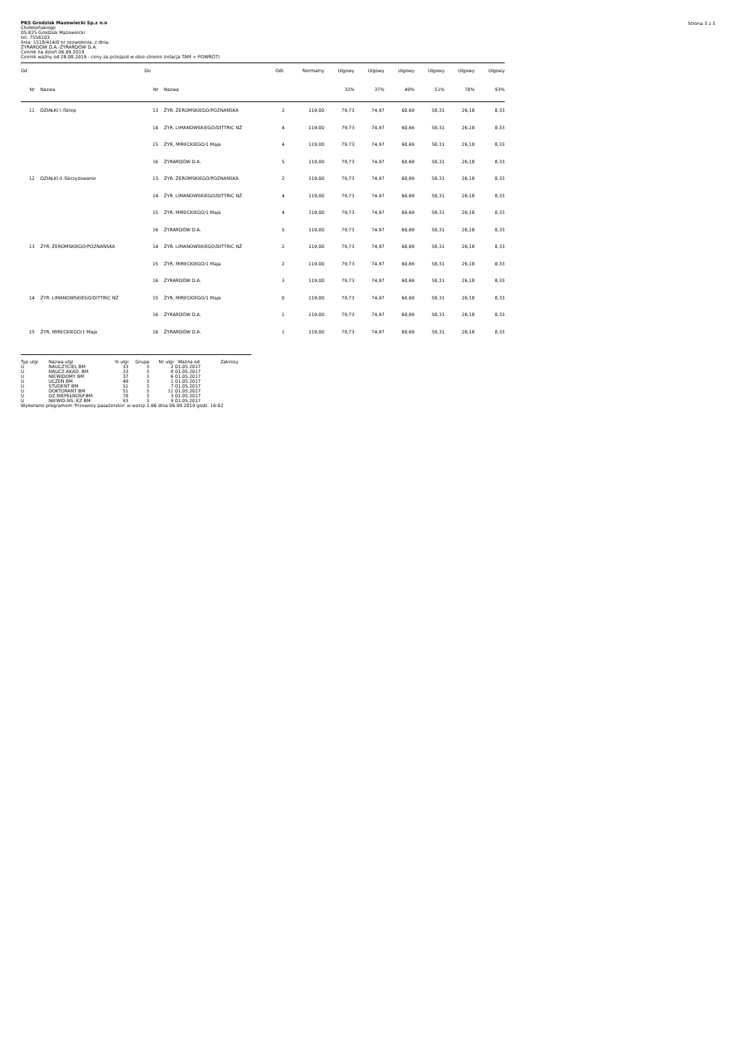Strona 3 z 3
PKS Grodzisk Mazowiecki Sp.z o.o
Chełmońskiego
05-825 Grodzisk Mazowiecki
tel. 7556103
linia: 1518/414/0 nr zezwolenia: z dnia:
ŻYRARDÓW D.A.-ŻYRARDÓW D.A.
Cennik na dzień 06.09.2019
Cennik ważny od 28.08.2019 - ceny za przejazd w obie stronie (relacja TAM + POWRÓT)
| Od | | Do | | Odl. | Normalny | Ulgowy | Ulgowy | Ulgowy | Ulgowy | Ulgowy | Ulgowy |
| --- | --- | --- | --- | --- | --- | --- | --- | --- | --- | --- | --- |
| Nr | Nazwa | Nr | Nazwa | | | 33% | 37% | 49% | 51% | 78% | 93% |
| 11 | DZIAŁKI I /Sklep | 13 | ŻYR. ŻEROMSKIEGO/POZNAŃSKA | 2 | 119,00 | 79,73 | 74,97 | 60,69 | 58,31 | 26,18 | 8,33 |
| | | 14 | ŻYR. LIMANOWSKIEGO/DITTRIC NŻ | 4 | 119,00 | 79,73 | 74,97 | 60,69 | 58,31 | 26,18 | 8,33 |
| | | 15 | ŻYR, MIRECKIEGO/1 Maja | 4 | 119,00 | 79,73 | 74,97 | 60,69 | 58,31 | 26,18 | 8,33 |
| | | 16 | ŻYRARDÓW D.A. | 5 | 119,00 | 79,73 | 74,97 | 60,69 | 58,31 | 26,18 | 8,33 |
| 12 | DZIAŁKI II /Skrzyżowanie | 13 | ŻYR. ŻEROMSKIEGO/POZNAŃSKA | 2 | 119,00 | 79,73 | 74,97 | 60,69 | 58,31 | 26,18 | 8,33 |
| | | 14 | ŻYR. LIMANOWSKIEGO/DITTRIC NŻ | 4 | 119,00 | 79,73 | 74,97 | 60,69 | 58,31 | 26,18 | 8,33 |
| | | 15 | ŻYR, MIRECKIEGO/1 Maja | 4 | 119,00 | 79,73 | 74,97 | 60,69 | 58,31 | 26,18 | 8,33 |
| | | 16 | ŻYRARDÓW D.A. | 5 | 119,00 | 79,73 | 74,97 | 60,69 | 58,31 | 26,18 | 8,33 |
| 13 | ŻYR. ŻEROMSKIEGO/POZNAŃSKA | 14 | ŻYR. LIMANOWSKIEGO/DITTRIC NŻ | 2 | 119,00 | 79,73 | 74,97 | 60,69 | 58,31 | 26,18 | 8,33 |
| | | 15 | ŻYR, MIRECKIEGO/1 Maja | 2 | 119,00 | 79,73 | 74,97 | 60,69 | 58,31 | 26,18 | 8,33 |
| | | 16 | ŻYRARDÓW D.A. | 3 | 119,00 | 79,73 | 74,97 | 60,69 | 58,31 | 26,18 | 8,33 |
| 14 | ŻYR. LIMANOWSKIEGO/DITTRIC NŻ | 15 | ŻYR, MIRECKIEGO/1 Maja | 0 | 119,00 | 79,73 | 74,97 | 60,69 | 58,31 | 26,18 | 8,33 |
| | | 16 | ŻYRARDÓW D.A. | 1 | 119,00 | 79,73 | 74,97 | 60,69 | 58,31 | 26,18 | 8,33 |
| 15 | ŻYR, MIRECKIEGO/1 Maja | 16 | ŻYRARDÓW D.A. | 1 | 119,00 | 79,73 | 74,97 | 60,69 | 58,31 | 26,18 | 8,33 |
| Typ ulgi | Nazwa ulgi | % ulgi | Grupa | Nr ulgi | Ważna od | Zakresy |
| --- | --- | --- | --- | --- | --- | --- |
| U | NAUCZYCIEL BM | 33 | 3 | 2 | 01.05.2017 | |
| U | NAUCZ.AKAD. BM | 33 | 3 | 8 | 01.05.2017 | |
| U | NIEWIDOMY BM | 37 | 3 | 6 | 01.05.2017 | |
| U | UCZEŃ BM | 49 | 3 | 1 | 01.05.2017 | |
| U | STUDENT BM | 51 | 3 | 7 | 01.05.2017 | |
| U | DOKTORANT BM | 51 | 3 | 11 | 01.05.2017 | |
| U | DZ.NIEPEŁNOSP.BM | 78 | 3 | 3 | 01.05.2017 | |
| U | NIEWID.NS.-KZ BM | 93 | 3 | 9 | 01.05.2017 | |
Wykonano programem 'Przewozy pasażerskie' w wersji 1.66 dnia 06.09.2019 godz. 16:02